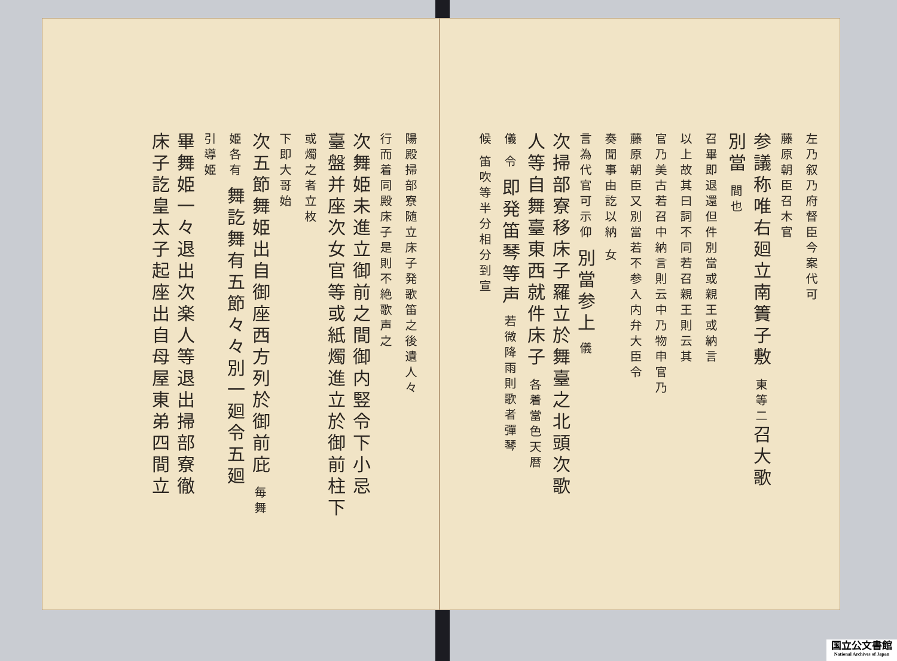左乃叙乃府督臣今案代可
藤原朝臣召木官
参議称唯右廻立南簀子敷 東等二召大歌
別當 間也
召畢即退還但件別當或親王或納言
以上故其曰詞不同若召親王則云其
官乃美古若召中納言則云中乃物申官乃
藤原朝臣又別當若不参入内弁大臣令
奏聞事由訖以納 女
言為代官可示仰 別當参上 儀
次掃部寮移床子羅立於舞臺之北頭次歌
人等自舞臺東西就件床子 各着當色天暦
儀 令 即発笛琴等声 若微降雨則歌者彈琴
候 笛吹等半分相分到宣
陽殿掃部寮随立床子発歌笛之後遺人々
行而着同殿床子是則不絶歌声之
次舞姫未進立御前之間御内竪令下小忌
臺盤并座次女官等或紙燭進立於御前柱下
或燭之者立枚
下即大哥始
次五節舞姫出自御座西方列於御前庇 毎舞
姫各有 舞訖舞有五節々々別一廻令五廻
引導姫
畢舞姫一々退出次楽人等退出掃部寮徹
床子訖皇太子起座出自母屋東弟四間立
国立公文書館
National Archives of Japan